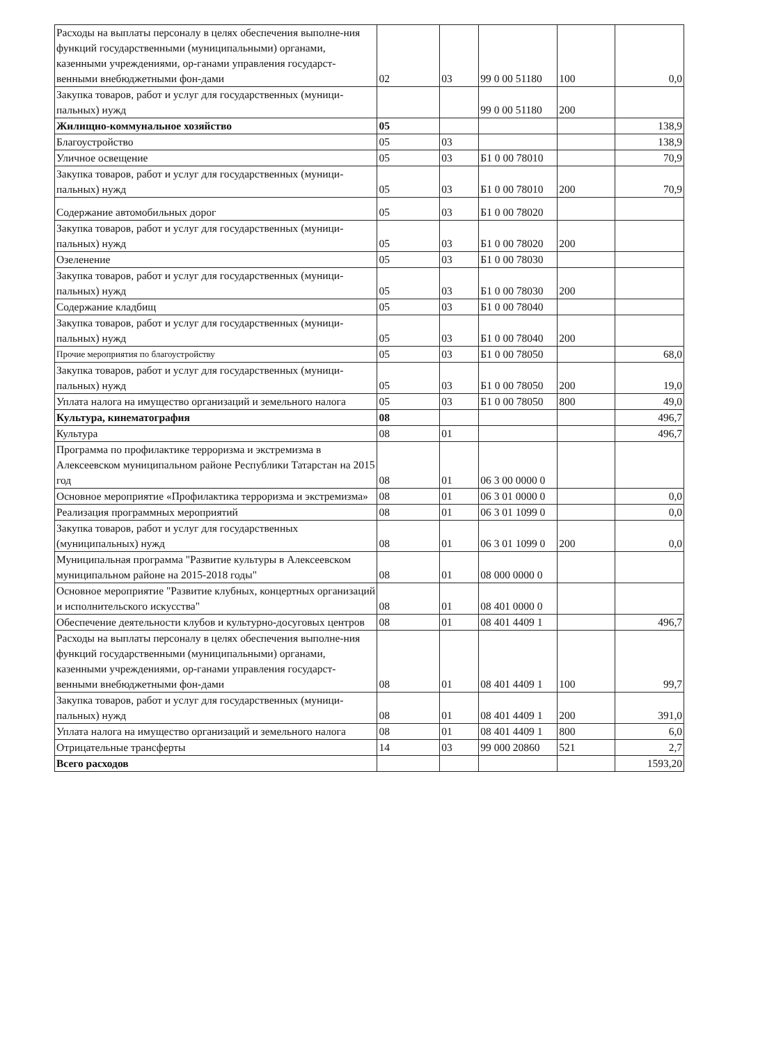| Расходы на выплаты персоналу в целях обеспечения выполне-ния функций государственными (муниципальными) органами, казенными учреждениями, ор-ганами управления государст-венными внебюджетными фон-дами | 02 | 03 | 99 0 00 51180 | 100 | 0,0 |
| Закупка товаров, работ и услуг для государственных (муници-пальных) нужд | | | 99 0 00 51180 | 200 | |
| Жилищно-коммунальное хозяйство | 05 | | | | 138,9 |
| Благоустройство | 05 | 03 | | | 138,9 |
| Уличное освещение | 05 | 03 | Б1 0 00 78010 | | 70,9 |
| Закупка товаров, работ и услуг для государственных (муници-пальных) нужд | 05 | 03 | Б1 0 00 78010 | 200 | 70,9 |
| Содержание автомобильных дорог | 05 | 03 | Б1 0 00 78020 | | |
| Закупка товаров, работ и услуг для государственных (муници-пальных) нужд | 05 | 03 | Б1 0 00 78020 | 200 | |
| Озеленение | 05 | 03 | Б1 0 00 78030 | | |
| Закупка товаров, работ и услуг для государственных (муници-пальных) нужд | 05 | 03 | Б1 0 00 78030 | 200 | |
| Содержание кладбищ | 05 | 03 | Б1 0 00 78040 | | |
| Закупка товаров, работ и услуг для государственных (муници-пальных) нужд | 05 | 03 | Б1 0 00 78040 | 200 | |
| Прочие мероприятия по благоустройству | 05 | 03 | Б1 0 00 78050 | | 68,0 |
| Закупка товаров, работ и услуг для государственных (муници-пальных) нужд | 05 | 03 | Б1 0 00 78050 | 200 | 19,0 |
| Уплата налога на имущество организаций и земельного налога | 05 | 03 | Б1 0 00 78050 | 800 | 49,0 |
| Культура, кинематография | 08 | | | | 496,7 |
| Культура | 08 | 01 | | | 496,7 |
| Программа по профилактике терроризма и экстремизма в Алексеевском муниципальном районе Республики Татарстан на 2015 год | 08 | 01 | 06 3 00 0000 0 | | |
| Основное мероприятие «Профилактика терроризма и экстремизма» | 08 | 01 | 06 3 01 0000 0 | | 0,0 |
| Реализация программных мероприятий | 08 | 01 | 06 3 01 1099 0 | | 0,0 |
| Закупка товаров, работ и услуг для государственных (муниципальных) нужд | 08 | 01 | 06 3 01 1099 0 | 200 | 0,0 |
| Муниципальная программа "Развитие культуры в Алексеевском муниципальном районе на 2015-2018 годы" | 08 | 01 | 08 000 0000 0 | | |
| Основное мероприятие "Развитие клубных, концертных организаций и исполнительского искусства" | 08 | 01 | 08 401 0000 0 | | |
| Обеспечение деятельности клубов и культурно-досуговых центров | 08 | 01 | 08 401 4409 1 | | 496,7 |
| Расходы на выплаты персоналу в целях обеспечения выполне-ния функций государственными (муниципальными) органами, казенными учреждениями, ор-ганами управления государст-венными внебюджетными фон-дами | 08 | 01 | 08 401 4409 1 | 100 | 99,7 |
| Закупка товаров, работ и услуг для государственных (муници-пальных) нужд | 08 | 01 | 08 401 4409 1 | 200 | 391,0 |
| Уплата налога на имущество организаций и земельного налога | 08 | 01 | 08 401 4409 1 | 800 | 6,0 |
| Отрицательные трансферты | 14 | 03 | 99 000 20860 | 521 | 2,7 |
| Всего расходов | | | | | 1593,20 |